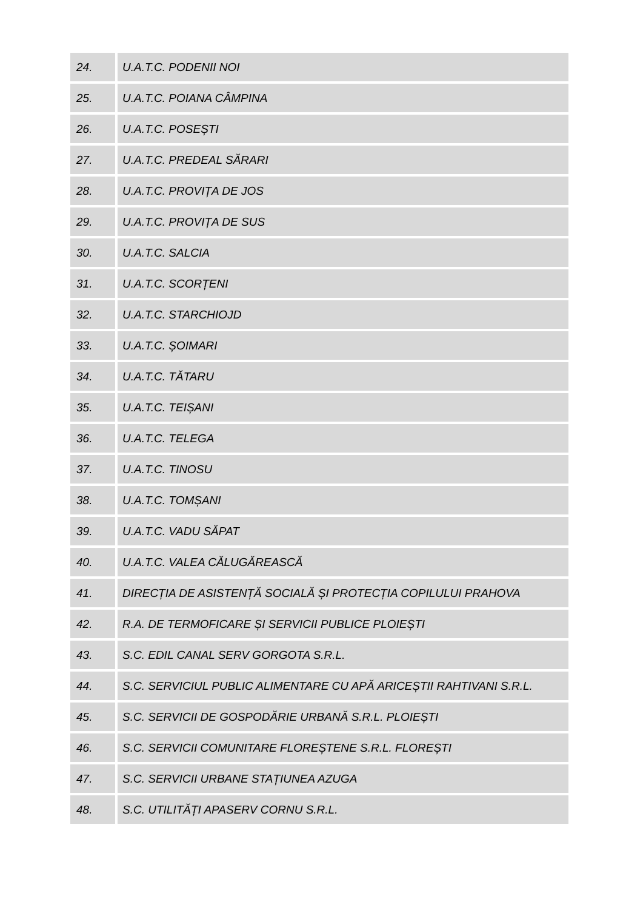| 24. | U.A.T.C. PODENII NOI |
| 25. | U.A.T.C. POIANA CÂMPINA |
| 26. | U.A.T.C. POSEȘTI |
| 27. | U.A.T.C. PREDEAL SĂRARI |
| 28. | U.A.T.C. PROVIȚA DE JOS |
| 29. | U.A.T.C. PROVIȚA DE SUS |
| 30. | U.A.T.C. SALCIA |
| 31. | U.A.T.C. SCORȚENI |
| 32. | U.A.T.C. STARCHIOJD |
| 33. | U.A.T.C. ȘOIMARI |
| 34. | U.A.T.C. TĂTARU |
| 35. | U.A.T.C. TEIȘANI |
| 36. | U.A.T.C. TELEGA |
| 37. | U.A.T.C. TINOSU |
| 38. | U.A.T.C. TOMȘANI |
| 39. | U.A.T.C. VADU SĂPAT |
| 40. | U.A.T.C. VALEA CĂLUGĂREASCĂ |
| 41. | DIRECȚIA DE ASISTENȚĂ SOCIALĂ ȘI PROTECȚIA COPILULUI PRAHOVA |
| 42. | R.A. DE TERMOFICARE ȘI SERVICII PUBLICE PLOIEȘTI |
| 43. | S.C. EDIL CANAL SERV GORGOTA S.R.L. |
| 44. | S.C. SERVICIUL PUBLIC ALIMENTARE CU APĂ ARICEȘTII RAHTIVANI S.R.L. |
| 45. | S.C. SERVICII DE GOSPODĂRIE URBANĂ S.R.L. PLOIEȘTI |
| 46. | S.C. SERVICII COMUNITARE FLOREȘTENE S.R.L. FLOREȘTI |
| 47. | S.C. SERVICII URBANE STAȚIUNEA AZUGA |
| 48. | S.C. UTILITĂȚI APASERV CORNU S.R.L. |